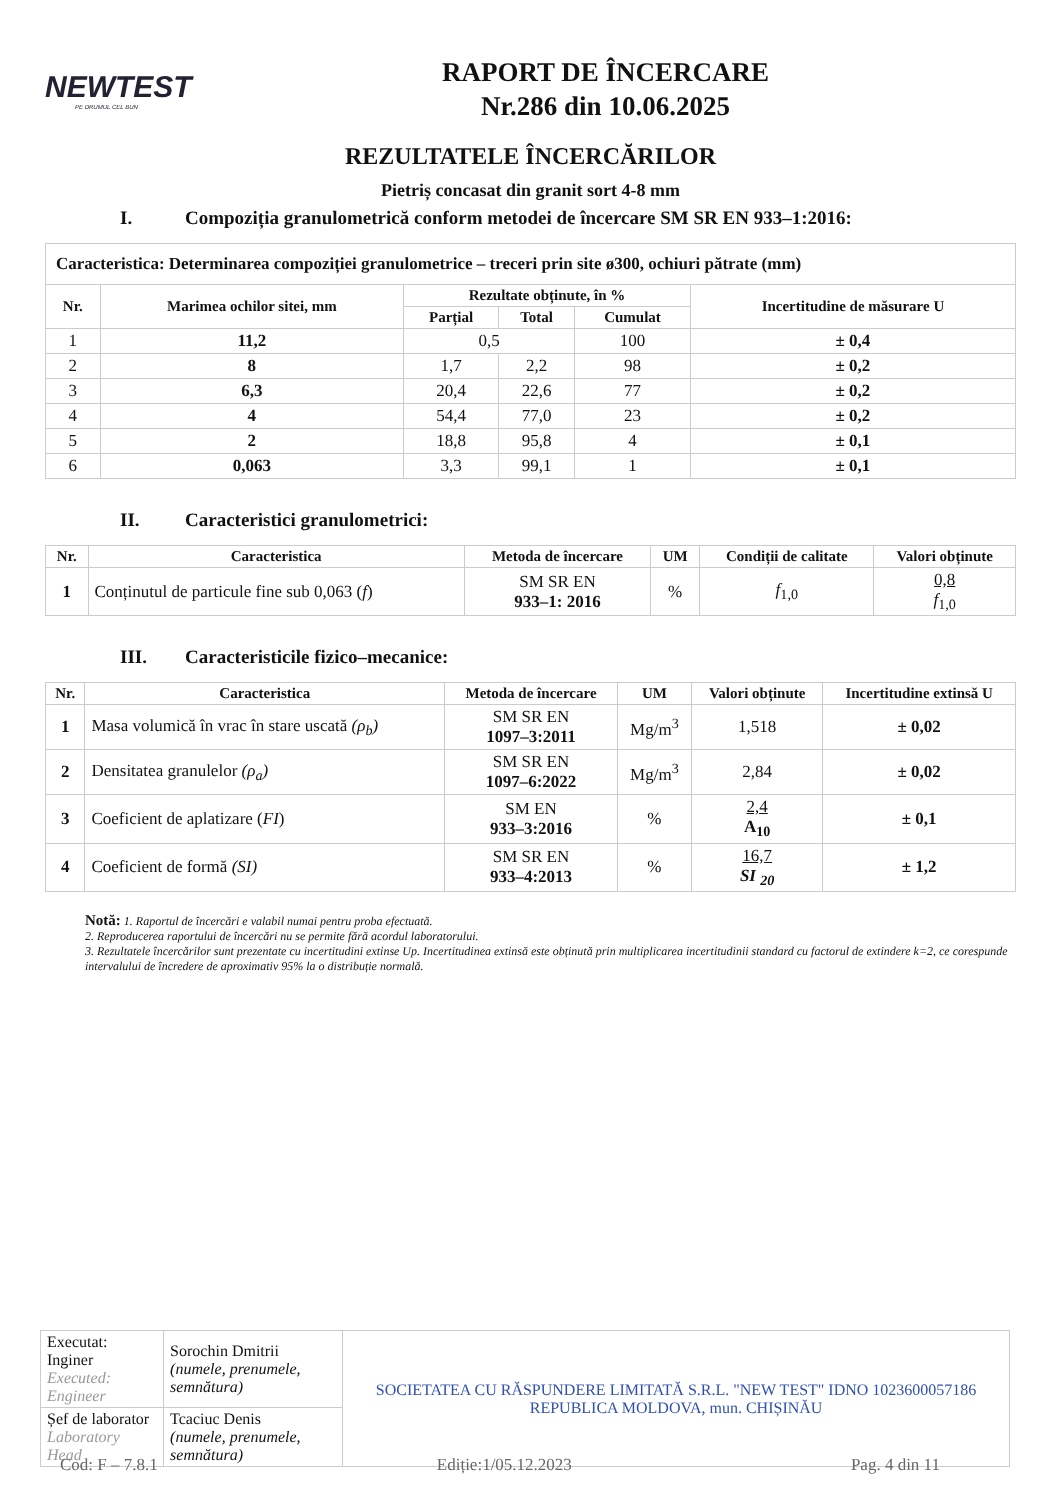NEWTEST
PE DRUMUL CEL BUN
RAPORT DE ÎNCERCARE
Nr.286 din 10.06.2025
REZULTATELE ÎNCERCĂRILOR
Pietriș concasat din granit sort 4-8 mm
I. Compoziția granulometrică conform metodei de încercare SM SR EN 933–1:2016:
| Caracteristica: Determinarea compoziției granulometrice – treceri prin site ø300, ochiuri pătrate (mm) | | | | | |
| --- | --- | --- | --- | --- | --- |
| Nr. | Marimea ochilor sitei, mm | Rezultate obținute, în % | | | Incertitudine de măsurare U |
| | | Parțial | Total | Cumulat | |
| 1 | 11,2 | 0,5 | | 100 | ± 0,4 |
| 2 | 8 | 1,7 | 2,2 | 98 | ± 0,2 |
| 3 | 6,3 | 20,4 | 22,6 | 77 | ± 0,2 |
| 4 | 4 | 54,4 | 77,0 | 23 | ± 0,2 |
| 5 | 2 | 18,8 | 95,8 | 4 | ± 0,1 |
| 6 | 0,063 | 3,3 | 99,1 | 1 | ± 0,1 |
II. Caracteristici granulometrici:
| Nr. | Caracteristica | Metoda de încercare | UM | Condiții de calitate | Valori obținute |
| --- | --- | --- | --- | --- | --- |
| 1 | Conținutul de particule fine sub 0,063 ( f ) | SM SR EN 933–1: 2016 | % | f<sub>1,0</sub> | 0,8 f<sub>1,0</sub> |
III. Caracteristicile fizico–mecanice:
| Nr. | Caracteristica | Metoda de încercare | UM | Valori obținute | Incertitudine extinsă U |
| --- | --- | --- | --- | --- | --- |
| 1 | Masa volumică în vrac în stare uscată (ρ<sub>b</sub>) | SM SR EN 1097–3:2011 | Mg/m<sup>3</sup> | 1,518 | ± 0,02 |
| 2 | Densitatea granulelor (ρ<sub>a</sub>) | SM SR EN 1097–6:2022 | Mg/m<sup>3</sup> | 2,84 | ± 0,02 |
| 3 | Coeficient de aplatizare ( FI ) | SM EN 933–3:2016 | % | 2,4 A<sub>10</sub> | ± 0,1 |
| 4 | Coeficient de formă (SI) | SM SR EN 933–4:2013 | % | 16,7 SI <sub>20</sub> | ± 1,2 |
Notă: 1. Raportul de încercări e valabil numai pentru proba efectuată.
2. Reproducerea raportului de încercări nu se permite fără acordul laboratorului.
3. Rezultatele încercărilor sunt prezentate cu incertitudini extinse Up. Incertitudinea extinsă este obținută prin multiplicarea incertitudinii standard cu factorul de extindere k=2, ce corespunde intervalului de încredere de aproximativ 95% la o distribuție normală.
| Executat: Inginer Executed: Engineer | Sorochin Dmitrii (numele, prenumele, semnătura) | SOCIETATEA CU RĂSPUNDERE LIMITATĂ S.R.L. "NEW TEST" IDNO 1023600057186 REPUBLICA MOLDOVA, mun. CHIȘINĂU |
| Șef de laborator Laboratory Head | Tcaciuc Denis (numele, prenumele, semnătura) | |
Cod: F – 7.8.1 Ediție:1/05.12.2023 Pag. 4 din 11